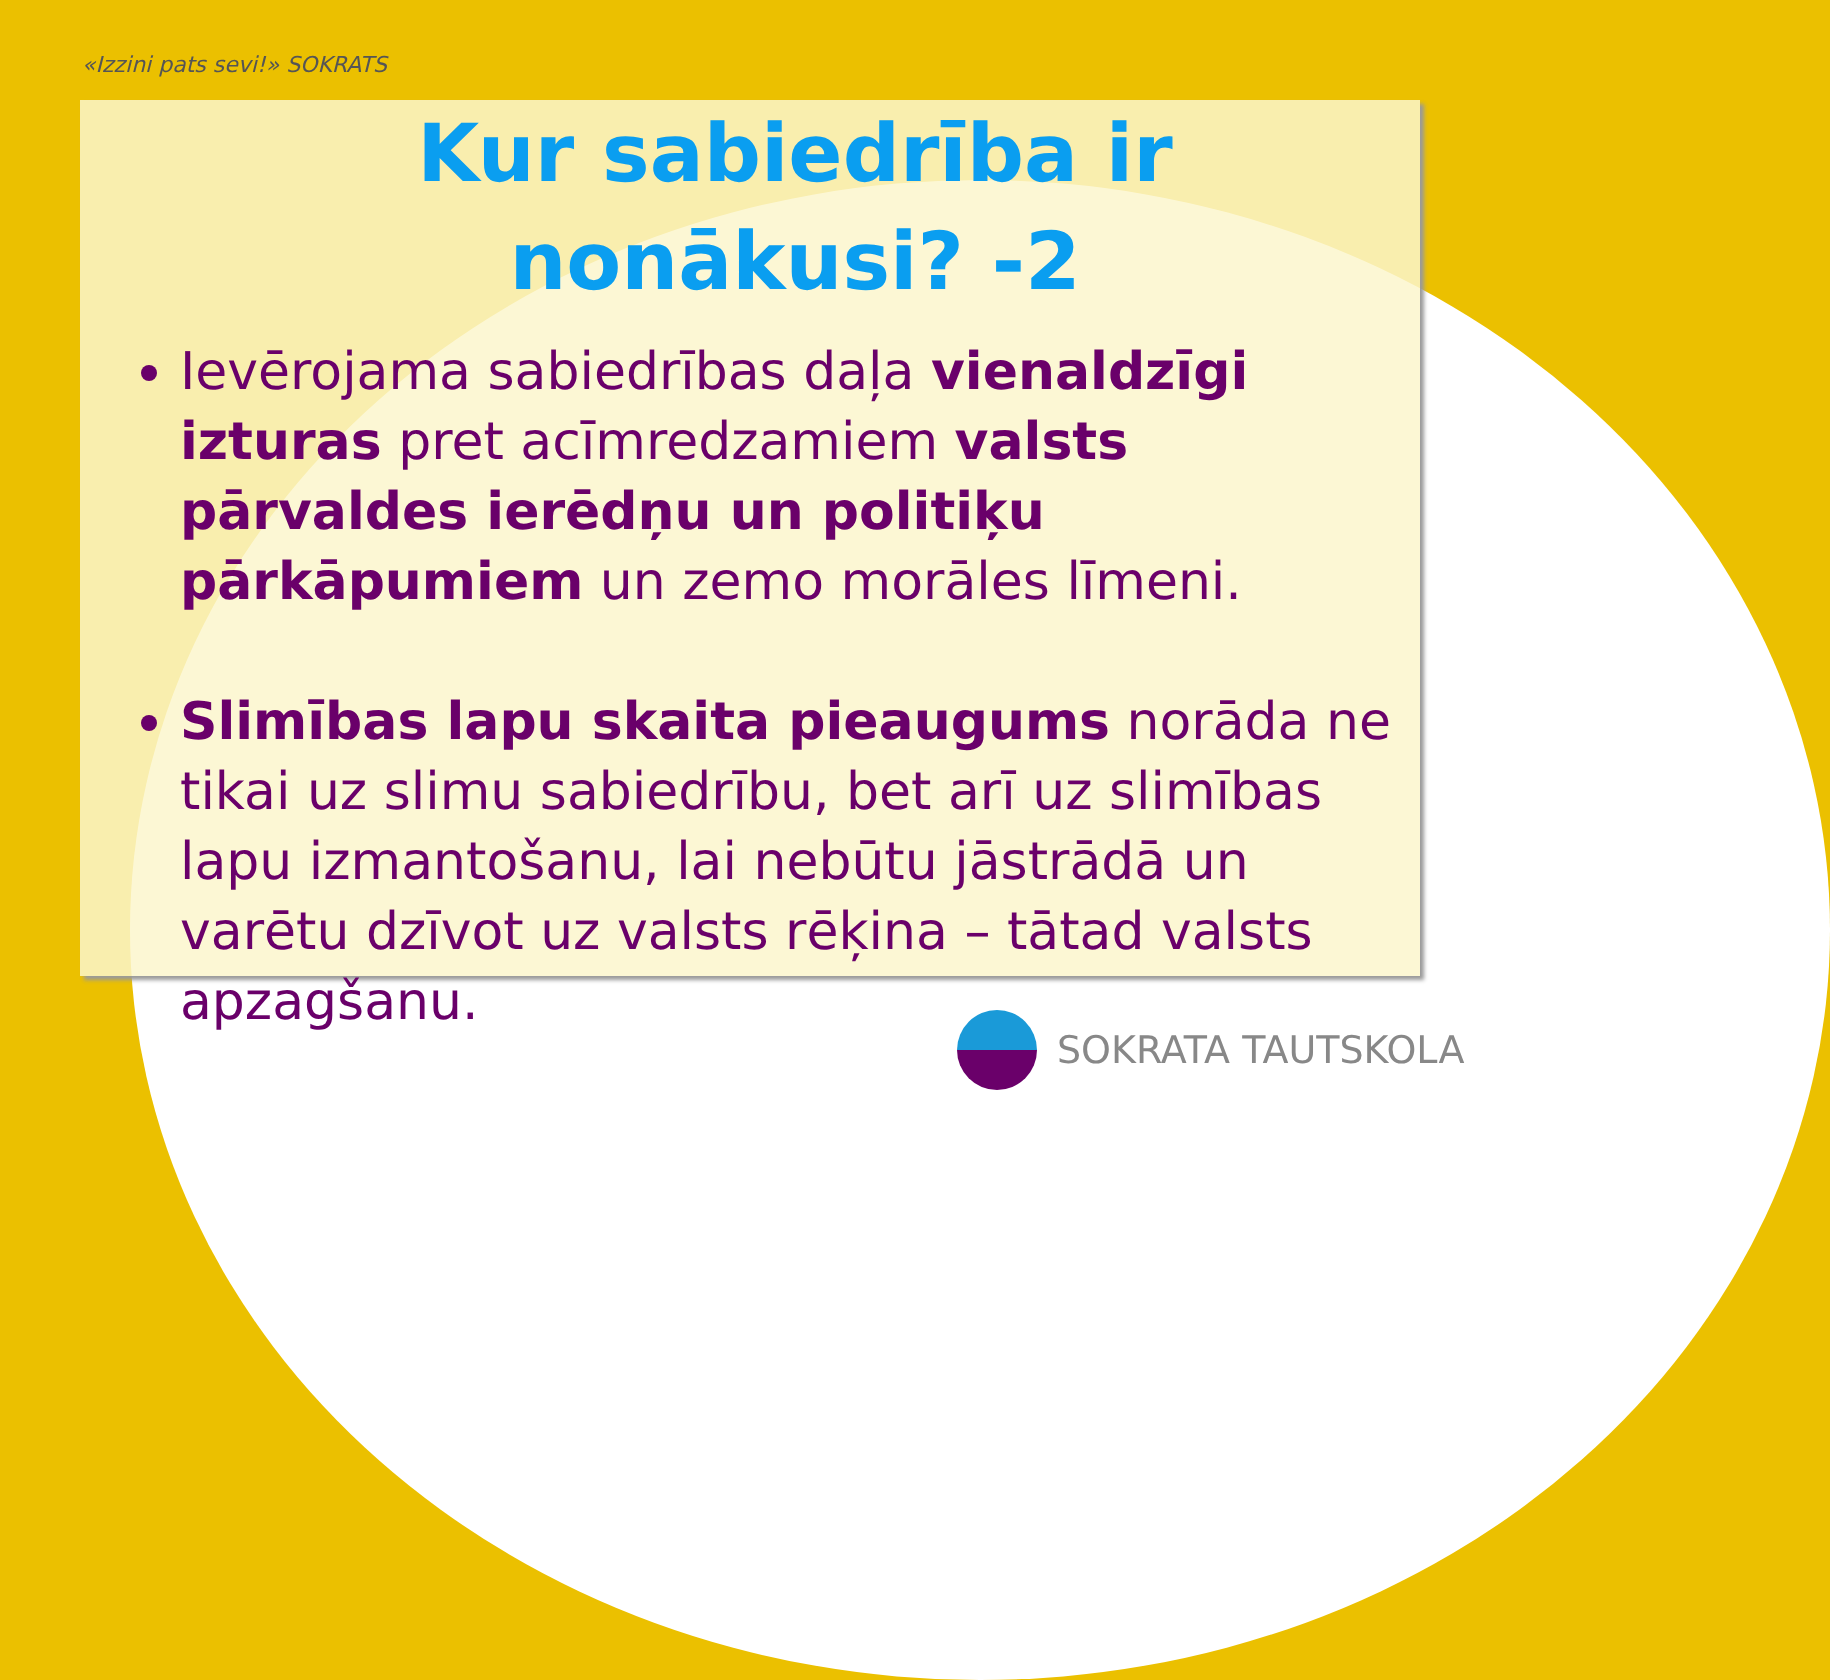«Izzini pats sevi!» SOKRATS
Kur sabiedrība ir
nonākusi? -2
Ievērojama sabiedrības daļa vienaldzīgi izturas pret acīmredzamiem valsts pārvaldes ierēdņu un politiķu pārkāpumiem un zemo morāles līmeni.
Slimības lapu skaita pieaugums norāda ne tikai uz slimu sabiedrību, bet arī uz slimības lapu izmantošanu, lai nebūtu jāstrādā un varētu dzīvot uz valsts rēķina – tātad valsts apzagšanu.
SOKRATA TAUTSKOLA